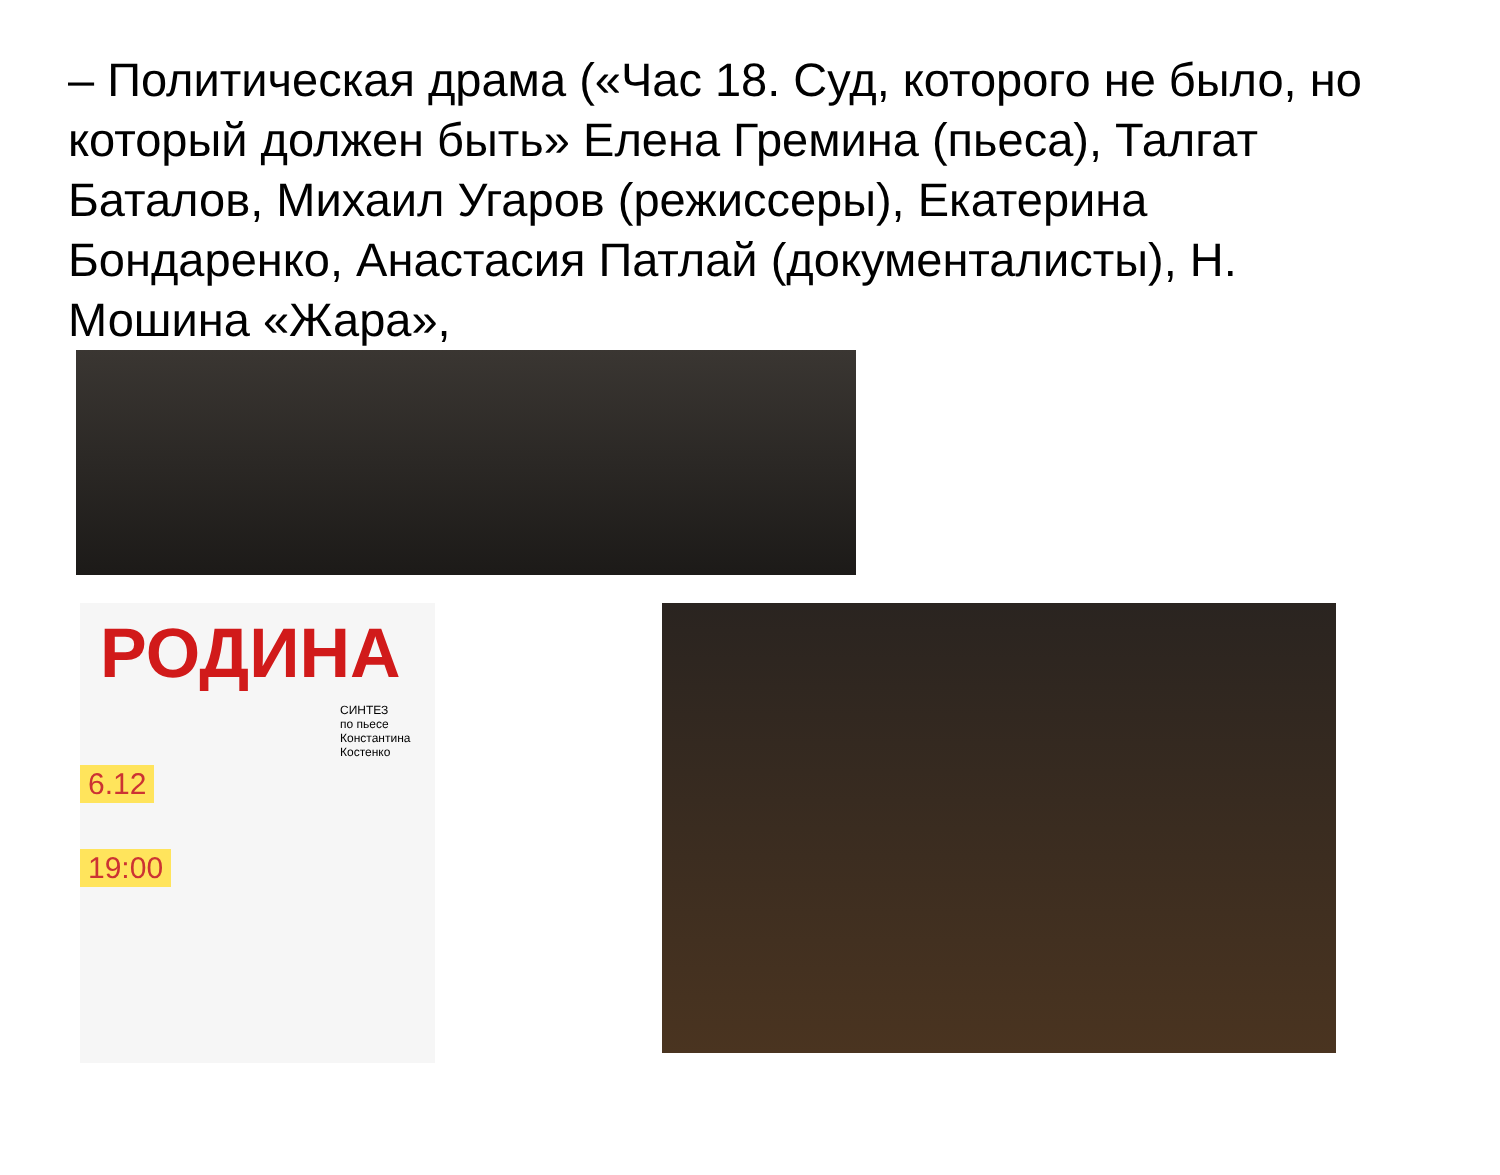– Политическая драма («Час 18. Суд, которого не было, но который должен быть» Елена Гремина (пьеса), Талгат Баталов, Михаил Угаров (режиссеры), Екатерина Бондаренко, Анастасия Патлай (документалисты), Н. Мошина «Жара»,
РОДИНА
СИНТЕЗ
по пьесе Константина Костенко
6.12
19:00